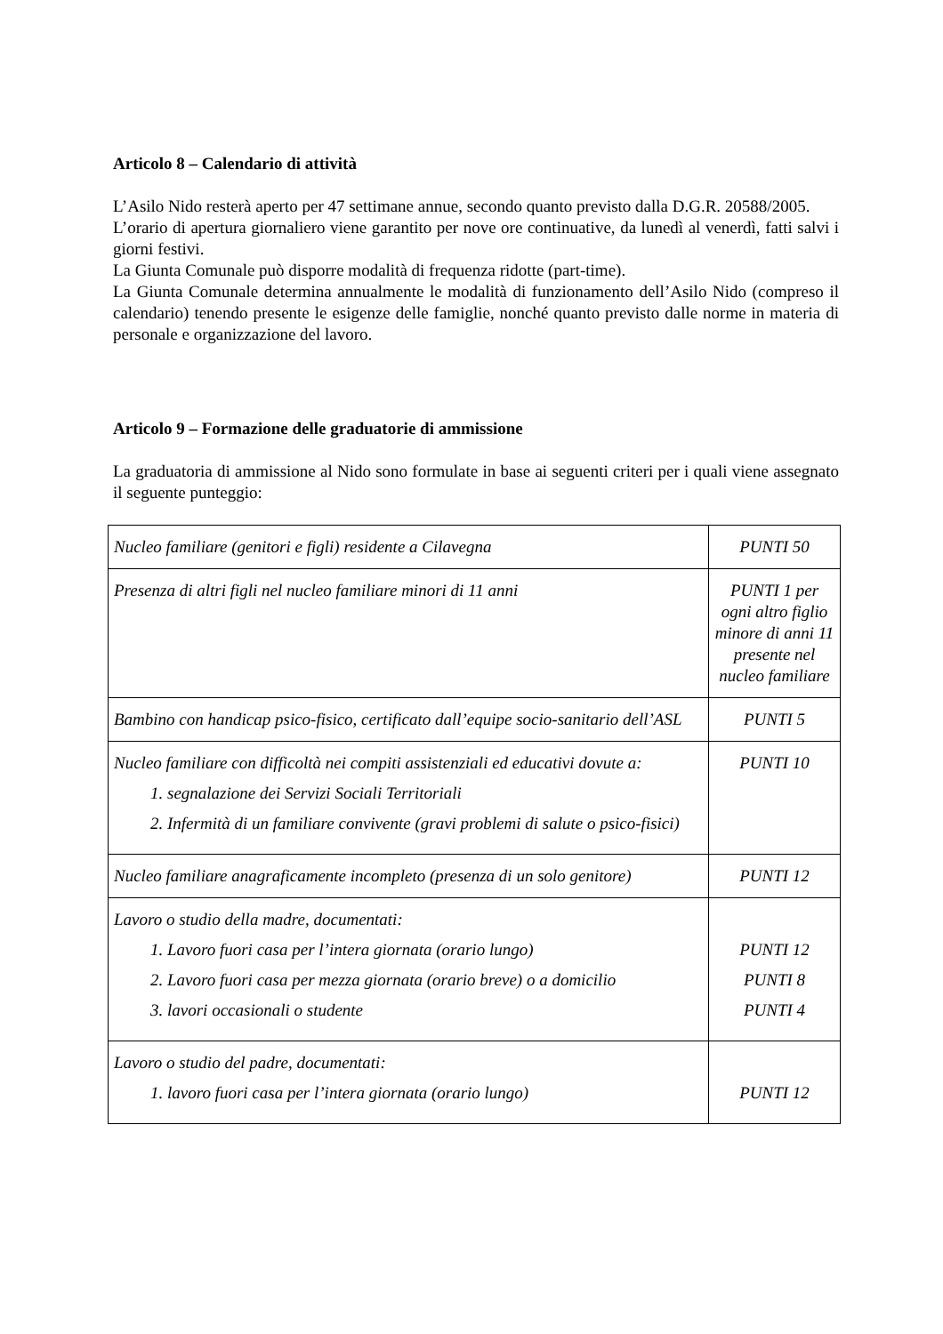Articolo 8 – Calendario di attività
L’Asilo Nido resterà aperto per 47 settimane annue, secondo quanto previsto dalla D.G.R. 20588/2005.
L’orario di apertura giornaliero viene garantito per nove ore continuative, da lunedì al venerdì, fatti salvi i giorni festivi.
La Giunta Comunale può disporre modalità di frequenza ridotte (part-time).
La Giunta Comunale determina annualmente le modalità di funzionamento dell’Asilo Nido (compreso il calendario) tenendo presente le esigenze delle famiglie, nonché quanto previsto dalle norme in materia di personale e organizzazione del lavoro.
Articolo 9 – Formazione delle graduatorie di ammissione
La graduatoria di ammissione al Nido sono formulate in base ai seguenti criteri per i quali viene assegnato il seguente punteggio:
| Nucleo familiare (genitori e figli) residente a Cilavegna | PUNTI 50 |
| Presenza di altri figli nel nucleo familiare minori di 11 anni | PUNTI 1 per ogni altro figlio minore di anni 11 presente nel nucleo familiare |
| Bambino con handicap psico-fisico, certificato dall’equipe socio-sanitario dell’ASL | PUNTI 5 |
| Nucleo familiare con difficoltà nei compiti assistenziali ed educativi dovute a: 1. segnalazione dei Servizi Sociali Territoriali 2. Infermità di un familiare convivente (gravi problemi di salute o psico-fisici) | PUNTI 10 |
| Nucleo familiare anagraficamente incompleto (presenza di un solo genitore) | PUNTI 12 |
| Lavoro o studio della madre, documentati: 1. Lavoro fuori casa per l’intera giornata (orario lungo) 2. Lavoro fuori casa per mezza giornata (orario breve) o a domicilio 3. lavori occasionali o studente | PUNTI 12 PUNTI 8 PUNTI 4 |
| Lavoro o studio del padre, documentati: 1. lavoro fuori casa per l’intera giornata (orario lungo) | PUNTI 12 |